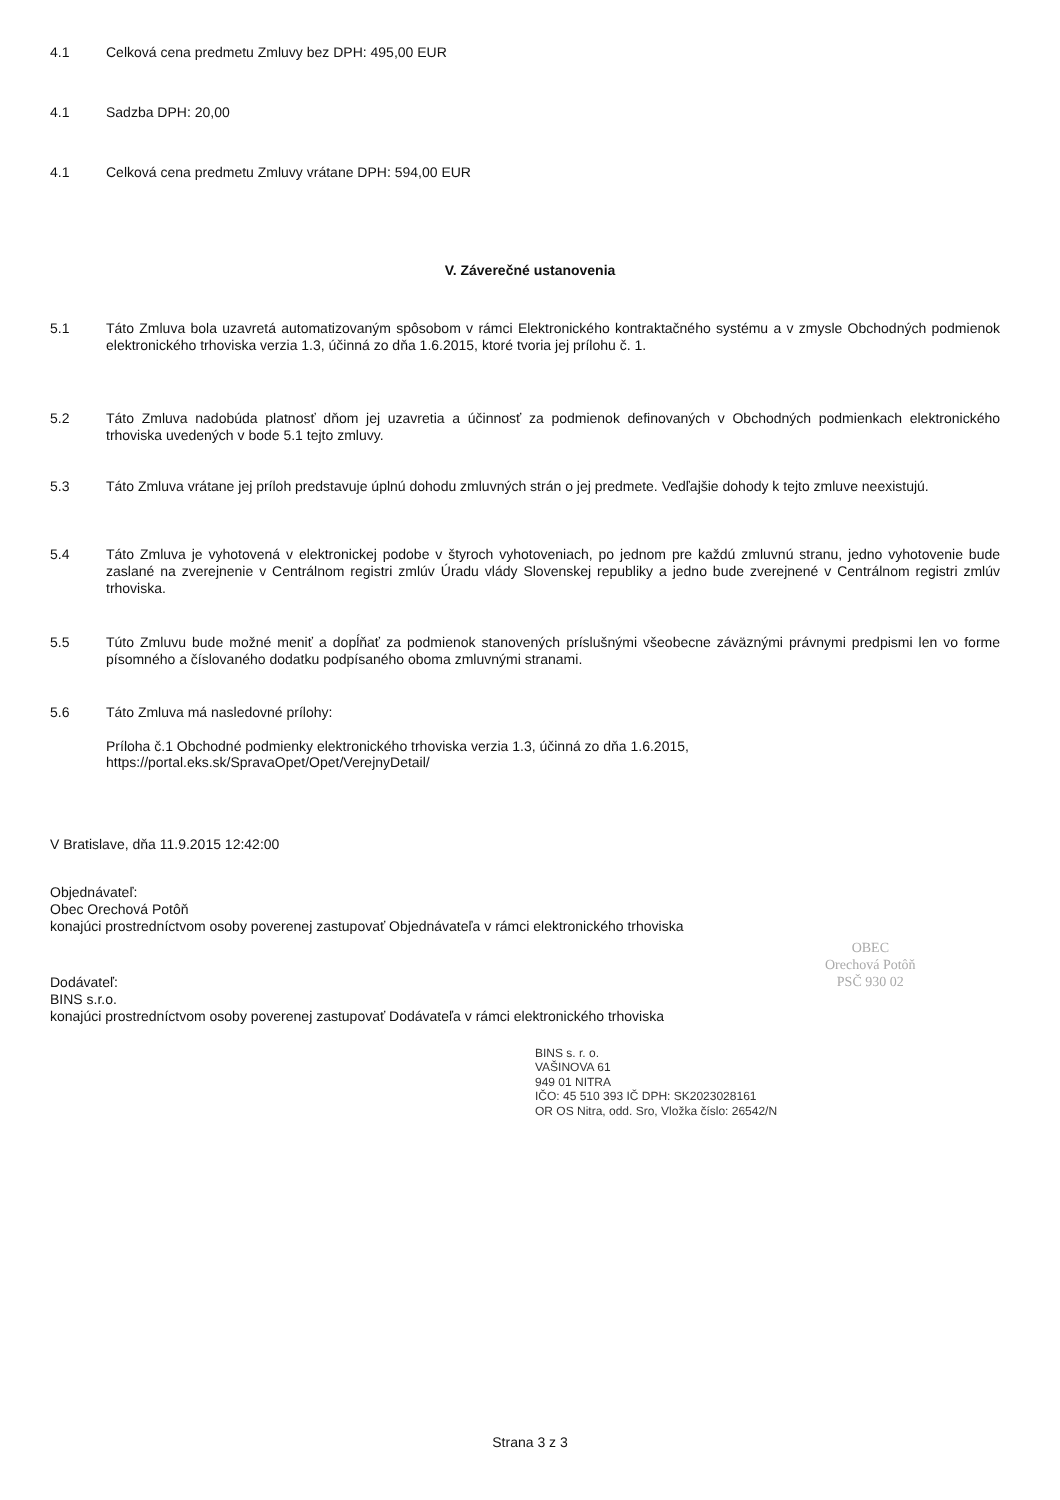4.1 Celková cena predmetu Zmluvy bez DPH: 495,00 EUR
4.1 Sadzba DPH: 20,00
4.1 Celková cena predmetu Zmluvy vrátane DPH: 594,00 EUR
V. Záverečné ustanovenia
5.1 Táto Zmluva bola uzavretá automatizovaným spôsobom v rámci Elektronického kontraktačného systému a v zmysle Obchodných podmienok elektronického trhoviska verzia 1.3, účinná zo dňa 1.6.2015, ktoré tvoria jej prílohu č. 1.
5.2 Táto Zmluva nadobúda platnosť dňom jej uzavretia a účinnosť za podmienok definovaných v Obchodných podmienkach elektronického trhoviska uvedených v bode 5.1 tejto zmluvy.
5.3 Táto Zmluva vrátane jej príloh predstavuje úplnú dohodu zmluvných strán o jej predmete. Vedľajšie dohody k tejto zmluve neexistujú.
5.4 Táto Zmluva je vyhotovená v elektronickej podobe v štyroch vyhotoveniach, po jednom pre každú zmluvnú stranu, jedno vyhotovenie bude zaslané na zverejnenie v Centrálnom registri zmlúv Úradu vlády Slovenskej republiky a jedno bude zverejnené v Centrálnom registri zmlúv trhoviska.
5.5 Túto Zmluvu bude možné meniť a dopĺňať za podmienok stanovených príslušnými všeobecne záväznými právnymi predpismi len vo forme písomného a číslovaného dodatku podpísaného oboma zmluvnými stranami.
5.6 Táto Zmluva má nasledovné prílohy:
Príloha č.1 Obchodné podmienky elektronického trhoviska verzia 1.3, účinná zo dňa 1.6.2015,
https://portal.eks.sk/SpravaOpet/Opet/VerejnyDetail/
V Bratislave, dňa 11.9.2015 12:42:00
Objednávateľ:
Obec Orechová Potôň
konajúci prostredníctvom osoby poverenej zastupovať Objednávateľa v rámci elektronického trhoviska
Dodávateľ:
BINS s.r.o.
konajúci prostredníctvom osoby poverenej zastupovať Dodávateľa v rámci elektronického trhoviska
OBEC
Orechová Potôň
PSČ 930 02
BINS s. r. o.
VAŠINOVA 61
949 01 NITRA
IČO: 45 510 393 IČ DPH: SK2023028161
OR OS Nitra, odd. Sro, Vložka číslo: 26542/N
Strana 3 z 3